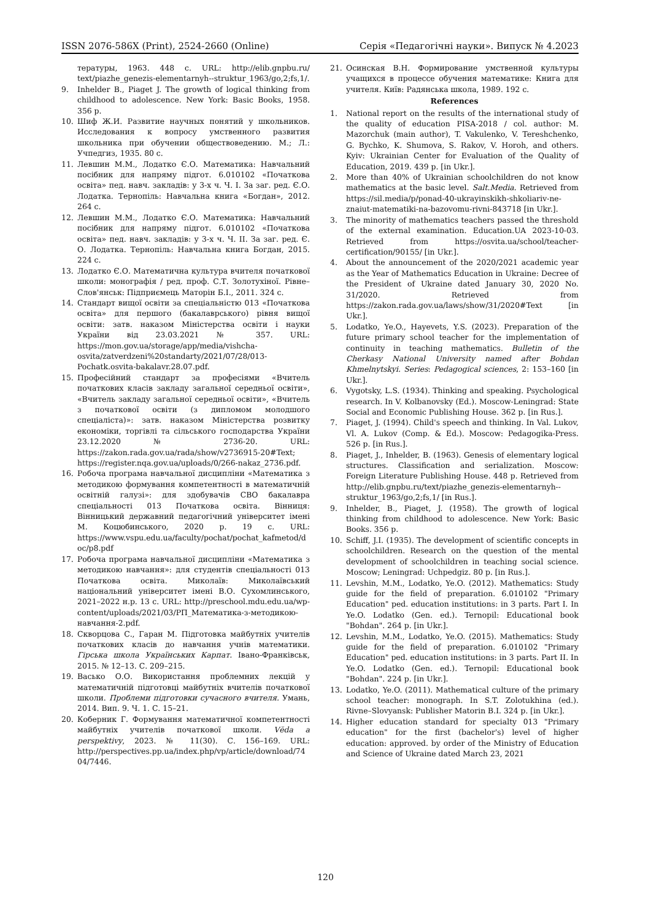ISSN 2076-586X (Print), 2524-2660 (Online) Серія «Педагогічні науки». Випуск № 4.2023
тературы, 1963. 448 с. URL: http://elib.gnpbu.ru/ text/piazhe_genezis-elementarnyh--struktur_1963/go,2;fs,1/.
9. Inhelder B., Piaget J. The growth of logical thinking from childhood to adolescence. New York: Basic Books, 1958. 356 p.
10. Шиф Ж.И. Развитие научных понятий у школьников. Исследования к вопросу умственного развития школьника при обучении обществоведению. М.; Л.: Учпедгиз, 1935. 80 с.
11. Левшин М.М., Лодатко Є.О. Математика: Навчальний посібник для напряму підгот. 6.010102 «Початкова освіта» пед. навч. закладів: у 3-х ч. Ч. І. За заг. ред. Є.О. Лодатка. Тернопіль: Навчальна книга «Богдан», 2012. 264 с.
12. Левшин М.М., Лодатко Є.О. Математика: Навчальний посібник для напряму підгот. 6.010102 «Початкова освіта» пед. навч. закладів: у 3-х ч. Ч. ІІ. За заг. ред. Є. О. Лодатка. Тернопіль: Навчальна книга Богдан, 2015. 224 с.
13. Лодатко Є.О. Математична культура вчителя початкової школи: монографія / ред. проф. С.Т. Золотухіної. Рівне–Слов'янськ: Підприємець Маторін Б.І., 2011. 324 с.
14. Стандарт вищої освіти за спеціальністю 013 «Початкова освіта» для першого (бакалаврського) рівня вищої освіти: затв. наказом Міністерства освіти і науки України від 23.03.2021 № 357. URL: https://mon.gov.ua/storage/app/media/vishcha-osvita/zatverdzeni%20standarty/2021/07/28/013-Pochatk.osvita-bakalavr.28.07.pdf.
15. Професійний стандарт за професіями «Вчитель початкових класів закладу загальної середньої освіти», «Вчитель закладу загальної середньої освіти», «Вчитель з початкової освіти (з дипломом молодшого спеціаліста)»: затв. наказом Міністерства розвитку економіки, торгівлі та сільського господарства України 23.12.2020 № 2736-20. URL: https://zakon.rada.gov.ua/rada/show/v2736915-20#Text; https://register.nqa.gov.ua/uploads/0/266-nakaz_2736.pdf.
16. Робоча програма навчальної дисципліни «Математика з методикою формування компетентності в математичній освітній галузі»: для здобувачів СВО бакалавра спеціальності 013 Початкова освіта. Вінниця: Вінницький державний педагогічний університет імені М. Коцюбинського, 2020 р. 19 с. URL: https://www.vspu.edu.ua/faculty/pochat/pochat_kafmetod/doc/p8.pdf
17. Робоча програма навчальної дисципліни «Математика з методикою навчання»: для студентів спеціальності 013 Початкова освіта. Миколаїв: Миколаївський національний університет імені В.О. Сухомлинського, 2021–2022 н.р. 13 с. URL: http://preschool.mdu.edu.ua/wp-content/uploads/2021/03/РП_Математика-з-методикою-навчання-2.pdf.
18. Скворцова С., Гаран М. Підготовка майбутніх учителів початкових класів до навчання учнів математики. Гірська школа Українських Карпат. Івано-Франківськ, 2015. № 12–13. С. 209–215.
19. Васько О.О. Використання проблемних лекцій у математичній підготовці майбутніх вчителів початкової школи. Проблеми підготовки сучасного вчителя. Умань, 2014. Вип. 9. Ч. 1. С. 15–21.
20. Коберник Г. Формування математичної компетентності майбутніх учителів початкової школи. Vĕda a perspektivy, 2023. № 11(30). С. 156–169. URL: http://perspectives.pp.ua/index.php/vp/article/download/7404/7446.
21. Осинская В.Н. Формирование умственной культуры учащихся в процессе обучения математике: Книга для учителя. Київ: Радянська школа, 1989. 192 с.
References
1. National report on the results of the international study of the quality of education PISA-2018 / col. author: M. Mazorchuk (main author), T. Vakulenko, V. Tereshchenko, G. Bychko, K. Shumova, S. Rakov, V. Horoh, and others. Kyiv: Ukrainian Center for Evaluation of the Quality of Education, 2019. 439 p. [in Ukr.].
2. More than 40% of Ukrainian schoolchildren do not know mathematics at the basic level. Salt.Media. Retrieved from https://sil.media/p/ponad-40-ukrayinskikh-shkoliariv-ne-znaiut-matematiki-na-bazovomu-rivni-843718 [in Ukr.].
3. The minority of mathematics teachers passed the threshold of the external examination. Education.UA 2023-10-03. Retrieved from https://osvita.ua/school/teacher-certification/90155/ [in Ukr.].
4. About the announcement of the 2020/2021 academic year as the Year of Mathematics Education in Ukraine: Decree of the President of Ukraine dated January 30, 2020 No. 31/2020. Retrieved from https://zakon.rada.gov.ua/laws/show/31/2020#Text [in Ukr.].
5. Lodatko, Ye.O., Hayevets, Y.S. (2023). Preparation of the future primary school teacher for the implementation of continuity in teaching mathematics. Bulletin of the Cherkasy National University named after Bohdan Khmelnytskyi. Series: Pedagogical sciences, 2: 153–160 [in Ukr.].
6. Vygotsky, L.S. (1934). Thinking and speaking. Psychological research. In V. Kolbanovsky (Ed.). Moscow-Leningrad: State Social and Economic Publishing House. 362 p. [in Rus.].
7. Piaget, J. (1994). Child's speech and thinking. In Val. Lukov, Vl. A. Lukov (Comp. & Ed.). Moscow: Pedagogika-Press. 526 p. [in Rus.].
8. Piaget, J., Inhelder, B. (1963). Genesis of elementary logical structures. Classification and serialization. Moscow: Foreign Literature Publishing House. 448 p. Retrieved from http://elib.gnpbu.ru/text/piazhe_genezis-elementarnyh--struktur_1963/go,2;fs,1/ [in Rus.].
9. Inhelder, B., Piaget, J. (1958). The growth of logical thinking from childhood to adolescence. New York: Basic Books. 356 p.
10. Schiff, J.I. (1935). The development of scientific concepts in schoolchildren. Research on the question of the mental development of schoolchildren in teaching social science. Moscow; Leningrad: Uchpedgiz. 80 p. [in Rus.].
11. Levshin, M.M., Lodatko, Ye.O. (2012). Mathematics: Study guide for the field of preparation. 6.010102 "Primary Education" ped. education institutions: in 3 parts. Part I. In Ye.O. Lodatko (Gen. ed.). Ternopil: Educational book "Bohdan". 264 p. [in Ukr.].
12. Levshin, M.M., Lodatko, Ye.O. (2015). Mathematics: Study guide for the field of preparation. 6.010102 "Primary Education" ped. education institutions: in 3 parts. Part II. In Ye.O. Lodatko (Gen. ed.). Ternopil: Educational book "Bohdan". 224 p. [in Ukr.].
13. Lodatko, Ye.O. (2011). Mathematical culture of the primary school teacher: monograph. In S.T. Zolotukhina (ed.). Rivne–Slovyansk: Publisher Matorin B.I. 324 p. [in Ukr.].
14. Higher education standard for specialty 013 "Primary education" for the first (bachelor's) level of higher education: approved. by order of the Ministry of Education and Science of Ukraine dated March 23, 2021
120